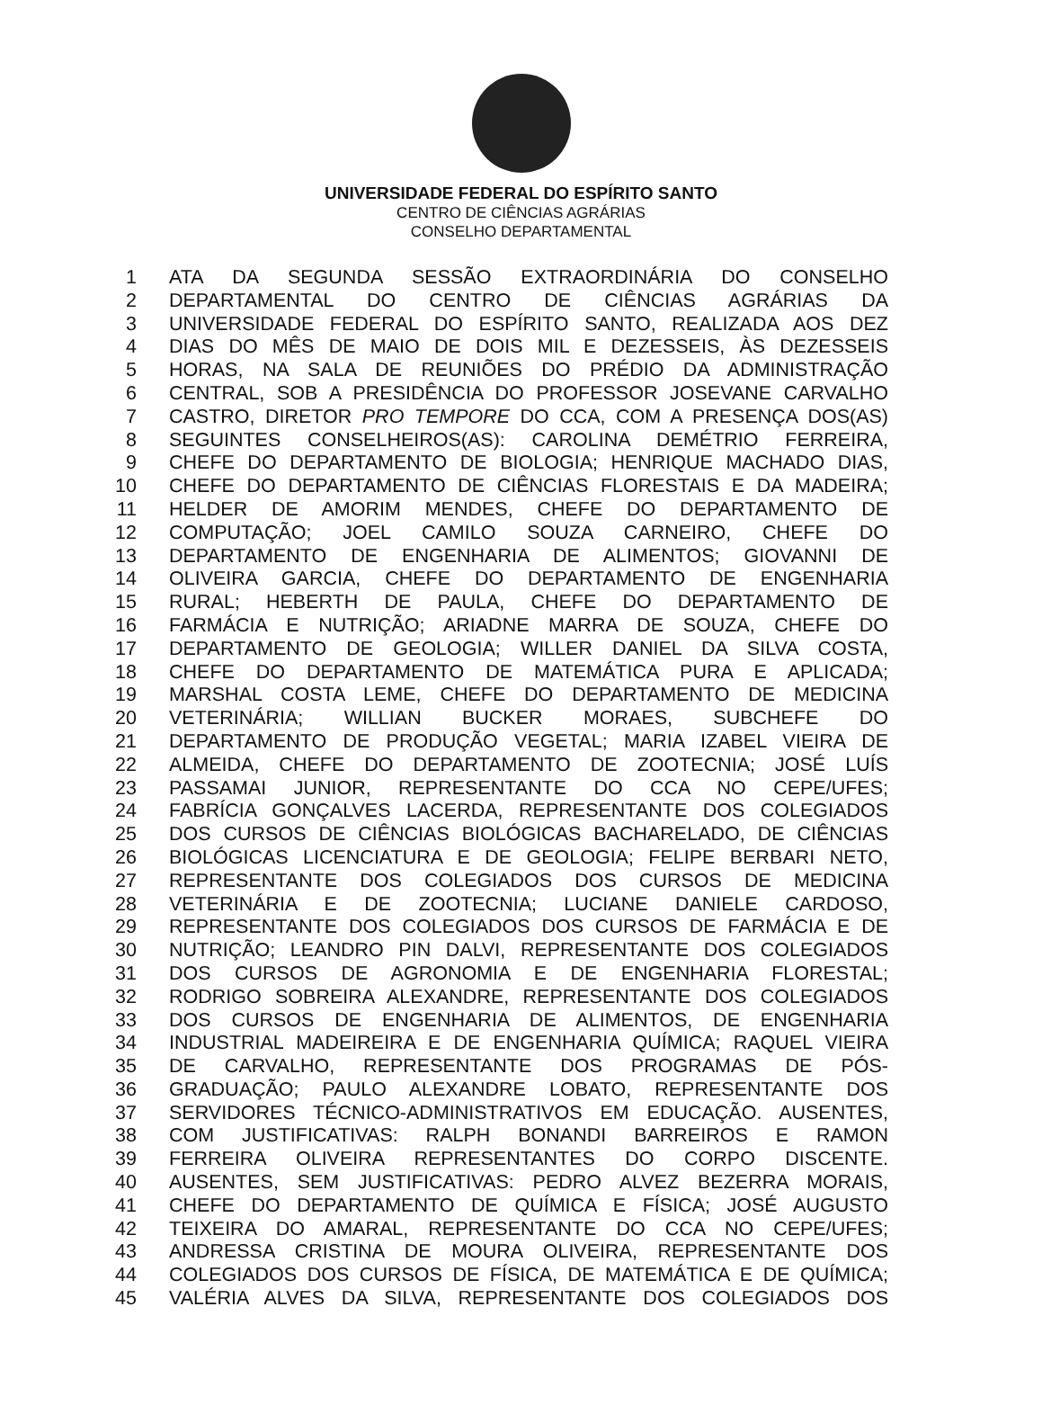UNIVERSIDADE FEDERAL DO ESPÍRITO SANTO
CENTRO DE CIÊNCIAS AGRÁRIAS
CONSELHO DEPARTAMENTAL
| 1 | ATA DA SEGUNDA SESSÃO EXTRAORDINÁRIA DO CONSELHO |
| 2 | DEPARTAMENTAL DO CENTRO DE CIÊNCIAS AGRÁRIAS DA |
| 3 | UNIVERSIDADE FEDERAL DO ESPÍRITO SANTO, REALIZADA AOS DEZ |
| 4 | DIAS DO MÊS DE MAIO DE DOIS MIL E DEZESSEIS, ÀS DEZESSEIS |
| 5 | HORAS, NA SALA DE REUNIÕES DO PRÉDIO DA ADMINISTRAÇÃO |
| 6 | CENTRAL, SOB A PRESIDÊNCIA DO PROFESSOR JOSEVANE CARVALHO |
| 7 | CASTRO, DIRETOR PRO TEMPORE DO CCA, COM A PRESENÇA DOS(AS) |
| 8 | SEGUINTES CONSELHEIROS(AS): CAROLINA DEMÉTRIO FERREIRA, |
| 9 | CHEFE DO DEPARTAMENTO DE BIOLOGIA; HENRIQUE MACHADO DIAS, |
| 10 | CHEFE DO DEPARTAMENTO DE CIÊNCIAS FLORESTAIS E DA MADEIRA; |
| 11 | HELDER DE AMORIM MENDES, CHEFE DO DEPARTAMENTO DE |
| 12 | COMPUTAÇÃO; JOEL CAMILO SOUZA CARNEIRO, CHEFE DO |
| 13 | DEPARTAMENTO DE ENGENHARIA DE ALIMENTOS; GIOVANNI DE |
| 14 | OLIVEIRA GARCIA, CHEFE DO DEPARTAMENTO DE ENGENHARIA |
| 15 | RURAL; HEBERTH DE PAULA, CHEFE DO DEPARTAMENTO DE |
| 16 | FARMÁCIA E NUTRIÇÃO; ARIADNE MARRA DE SOUZA, CHEFE DO |
| 17 | DEPARTAMENTO DE GEOLOGIA; WILLER DANIEL DA SILVA COSTA, |
| 18 | CHEFE DO DEPARTAMENTO DE MATEMÁTICA PURA E APLICADA; |
| 19 | MARSHAL COSTA LEME, CHEFE DO DEPARTAMENTO DE MEDICINA |
| 20 | VETERINÁRIA; WILLIAN BUCKER MORAES, SUBCHEFE DO |
| 21 | DEPARTAMENTO DE PRODUÇÃO VEGETAL; MARIA IZABEL VIEIRA DE |
| 22 | ALMEIDA, CHEFE DO DEPARTAMENTO DE ZOOTECNIA; JOSÉ LUÍS |
| 23 | PASSAMAI JUNIOR, REPRESENTANTE DO CCA NO CEPE/UFES; |
| 24 | FABRÍCIA GONÇALVES LACERDA, REPRESENTANTE DOS COLEGIADOS |
| 25 | DOS CURSOS DE CIÊNCIAS BIOLÓGICAS BACHARELADO, DE CIÊNCIAS |
| 26 | BIOLÓGICAS LICENCIATURA E DE GEOLOGIA; FELIPE BERBARI NETO, |
| 27 | REPRESENTANTE DOS COLEGIADOS DOS CURSOS DE MEDICINA |
| 28 | VETERINÁRIA E DE ZOOTECNIA; LUCIANE DANIELE CARDOSO, |
| 29 | REPRESENTANTE DOS COLEGIADOS DOS CURSOS DE FARMÁCIA E DE |
| 30 | NUTRIÇÃO; LEANDRO PIN DALVI, REPRESENTANTE DOS COLEGIADOS |
| 31 | DOS CURSOS DE AGRONOMIA E DE ENGENHARIA FLORESTAL; |
| 32 | RODRIGO SOBREIRA ALEXANDRE, REPRESENTANTE DOS COLEGIADOS |
| 33 | DOS CURSOS DE ENGENHARIA DE ALIMENTOS, DE ENGENHARIA |
| 34 | INDUSTRIAL MADEIREIRA E DE ENGENHARIA QUÍMICA; RAQUEL VIEIRA |
| 35 | DE CARVALHO, REPRESENTANTE DOS PROGRAMAS DE PÓS- |
| 36 | GRADUAÇÃO; PAULO ALEXANDRE LOBATO, REPRESENTANTE DOS |
| 37 | SERVIDORES TÉCNICO-ADMINISTRATIVOS EM EDUCAÇÃO. AUSENTES, |
| 38 | COM JUSTIFICATIVAS: RALPH BONANDI BARREIROS E RAMON |
| 39 | FERREIRA OLIVEIRA REPRESENTANTES DO CORPO DISCENTE. |
| 40 | AUSENTES, SEM JUSTIFICATIVAS: PEDRO ALVEZ BEZERRA MORAIS, |
| 41 | CHEFE DO DEPARTAMENTO DE QUÍMICA E FÍSICA; JOSÉ AUGUSTO |
| 42 | TEIXEIRA DO AMARAL, REPRESENTANTE DO CCA NO CEPE/UFES; |
| 43 | ANDRESSA CRISTINA DE MOURA OLIVEIRA, REPRESENTANTE DOS |
| 44 | COLEGIADOS DOS CURSOS DE FÍSICA, DE MATEMÁTICA E DE QUÍMICA; |
| 45 | VALÉRIA ALVES DA SILVA, REPRESENTANTE DOS COLEGIADOS DOS |